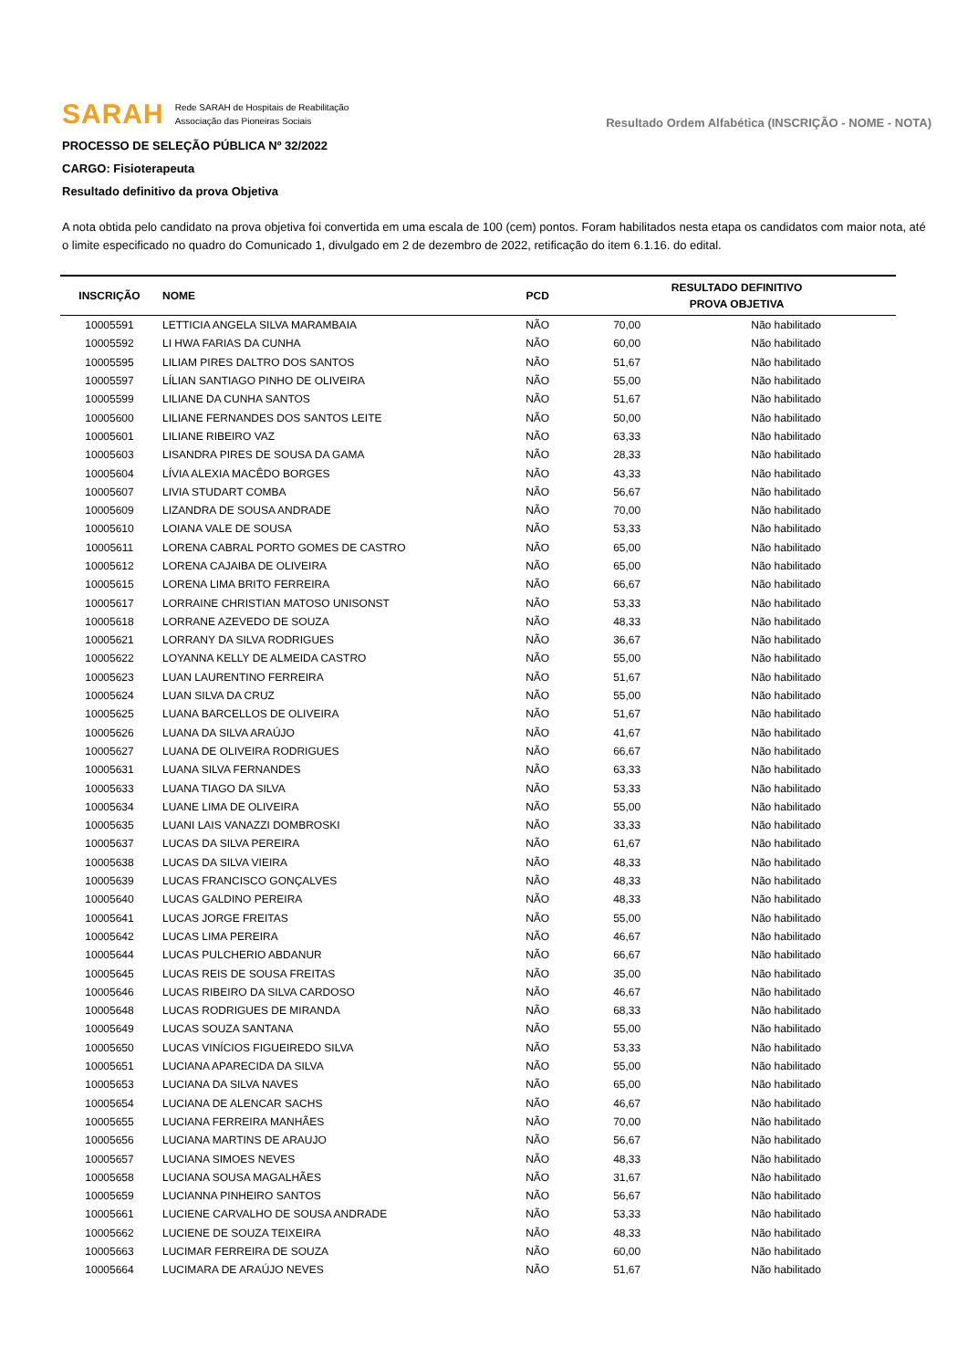SARAH
Rede SARAH de Hospitais de Reabilitação
Associação das Pioneiras Sociais
Resultado Ordem Alfabética (INSCRIÇÃO - NOME - NOTA)
PROCESSO DE SELEÇÃO PÚBLICA Nº 32/2022
CARGO: Fisioterapeuta
Resultado definitivo da prova Objetiva
A nota obtida pelo candidato na prova objetiva foi convertida em uma escala de 100 (cem) pontos. Foram habilitados nesta etapa os candidatos com maior nota, até o limite especificado no quadro do Comunicado 1, divulgado em 2 de dezembro de 2022, retificação do item 6.1.16. do edital.
| INSCRIÇÃO | NOME | PCD | RESULTADO DEFINITIVO PROVA OBJETIVA | |
| --- | --- | --- | --- | --- |
| 10005591 | LETTICIA ANGELA SILVA MARAMBAIA | NÃO | 70,00 | Não habilitado |
| 10005592 | LI HWA FARIAS DA CUNHA | NÃO | 60,00 | Não habilitado |
| 10005595 | LILIAM PIRES DALTRO DOS SANTOS | NÃO | 51,67 | Não habilitado |
| 10005597 | LÍLIAN SANTIAGO PINHO DE OLIVEIRA | NÃO | 55,00 | Não habilitado |
| 10005599 | LILIANE DA CUNHA SANTOS | NÃO | 51,67 | Não habilitado |
| 10005600 | LILIANE FERNANDES DOS SANTOS LEITE | NÃO | 50,00 | Não habilitado |
| 10005601 | LILIANE RIBEIRO VAZ | NÃO | 63,33 | Não habilitado |
| 10005603 | LISANDRA PIRES DE SOUSA DA GAMA | NÃO | 28,33 | Não habilitado |
| 10005604 | LÍVIA ALEXIA MACÊDO BORGES | NÃO | 43,33 | Não habilitado |
| 10005607 | LIVIA STUDART COMBA | NÃO | 56,67 | Não habilitado |
| 10005609 | LIZANDRA DE SOUSA ANDRADE | NÃO | 70,00 | Não habilitado |
| 10005610 | LOIANA VALE DE SOUSA | NÃO | 53,33 | Não habilitado |
| 10005611 | LORENA CABRAL PORTO GOMES DE CASTRO | NÃO | 65,00 | Não habilitado |
| 10005612 | LORENA CAJAIBA DE OLIVEIRA | NÃO | 65,00 | Não habilitado |
| 10005615 | LORENA LIMA BRITO FERREIRA | NÃO | 66,67 | Não habilitado |
| 10005617 | LORRAINE CHRISTIAN MATOSO UNISONST | NÃO | 53,33 | Não habilitado |
| 10005618 | LORRANE AZEVEDO DE SOUZA | NÃO | 48,33 | Não habilitado |
| 10005621 | LORRANY DA SILVA RODRIGUES | NÃO | 36,67 | Não habilitado |
| 10005622 | LOYANNA KELLY DE ALMEIDA CASTRO | NÃO | 55,00 | Não habilitado |
| 10005623 | LUAN LAURENTINO FERREIRA | NÃO | 51,67 | Não habilitado |
| 10005624 | LUAN SILVA DA CRUZ | NÃO | 55,00 | Não habilitado |
| 10005625 | LUANA BARCELLOS DE OLIVEIRA | NÃO | 51,67 | Não habilitado |
| 10005626 | LUANA DA SILVA ARAÚJO | NÃO | 41,67 | Não habilitado |
| 10005627 | LUANA DE OLIVEIRA RODRIGUES | NÃO | 66,67 | Não habilitado |
| 10005631 | LUANA SILVA FERNANDES | NÃO | 63,33 | Não habilitado |
| 10005633 | LUANA TIAGO DA SILVA | NÃO | 53,33 | Não habilitado |
| 10005634 | LUANE LIMA DE OLIVEIRA | NÃO | 55,00 | Não habilitado |
| 10005635 | LUANI LAIS VANAZZI DOMBROSKI | NÃO | 33,33 | Não habilitado |
| 10005637 | LUCAS DA SILVA PEREIRA | NÃO | 61,67 | Não habilitado |
| 10005638 | LUCAS DA SILVA VIEIRA | NÃO | 48,33 | Não habilitado |
| 10005639 | LUCAS FRANCISCO GONÇALVES | NÃO | 48,33 | Não habilitado |
| 10005640 | LUCAS GALDINO PEREIRA | NÃO | 48,33 | Não habilitado |
| 10005641 | LUCAS JORGE FREITAS | NÃO | 55,00 | Não habilitado |
| 10005642 | LUCAS LIMA PEREIRA | NÃO | 46,67 | Não habilitado |
| 10005644 | LUCAS PULCHERIO ABDANUR | NÃO | 66,67 | Não habilitado |
| 10005645 | LUCAS REIS DE SOUSA FREITAS | NÃO | 35,00 | Não habilitado |
| 10005646 | LUCAS RIBEIRO DA SILVA CARDOSO | NÃO | 46,67 | Não habilitado |
| 10005648 | LUCAS RODRIGUES DE MIRANDA | NÃO | 68,33 | Não habilitado |
| 10005649 | LUCAS SOUZA SANTANA | NÃO | 55,00 | Não habilitado |
| 10005650 | LUCAS VINÍCIOS FIGUEIREDO SILVA | NÃO | 53,33 | Não habilitado |
| 10005651 | LUCIANA APARECIDA DA SILVA | NÃO | 55,00 | Não habilitado |
| 10005653 | LUCIANA DA SILVA NAVES | NÃO | 65,00 | Não habilitado |
| 10005654 | LUCIANA DE ALENCAR SACHS | NÃO | 46,67 | Não habilitado |
| 10005655 | LUCIANA FERREIRA MANHÃES | NÃO | 70,00 | Não habilitado |
| 10005656 | LUCIANA MARTINS DE ARAUJO | NÃO | 56,67 | Não habilitado |
| 10005657 | LUCIANA SIMOES NEVES | NÃO | 48,33 | Não habilitado |
| 10005658 | LUCIANA SOUSA MAGALHÃES | NÃO | 31,67 | Não habilitado |
| 10005659 | LUCIANNA PINHEIRO SANTOS | NÃO | 56,67 | Não habilitado |
| 10005661 | LUCIENE CARVALHO DE SOUSA ANDRADE | NÃO | 53,33 | Não habilitado |
| 10005662 | LUCIENE DE SOUZA TEIXEIRA | NÃO | 48,33 | Não habilitado |
| 10005663 | LUCIMAR FERREIRA DE SOUZA | NÃO | 60,00 | Não habilitado |
| 10005664 | LUCIMARA DE ARAÚJO NEVES | NÃO | 51,67 | Não habilitado |